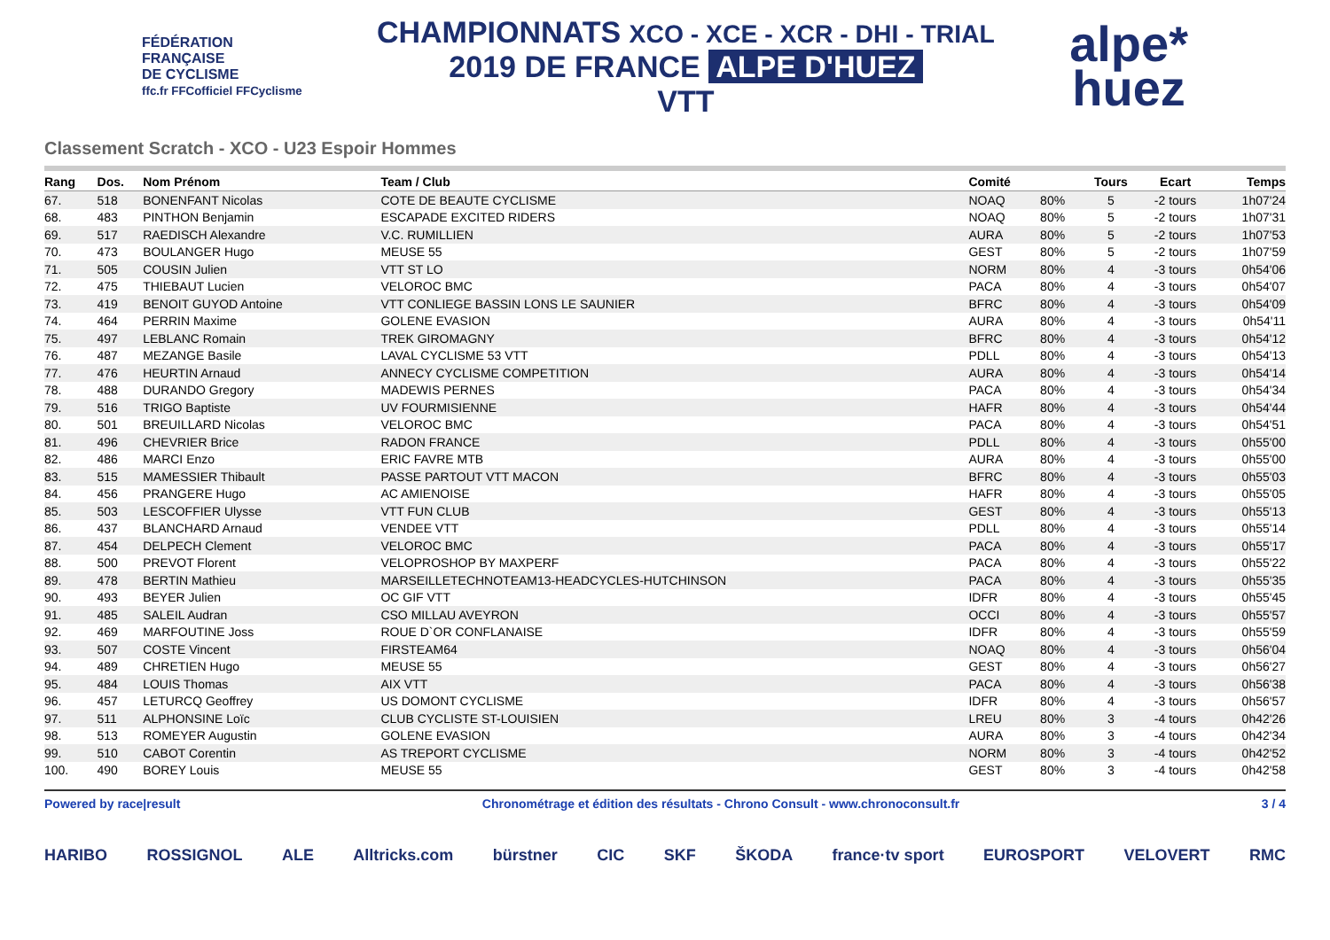FÉDÉRATION
FRANÇAISE
DE CYCLISME
ffc.fr FFCofficiel FFCyclisme
CHAMPIONNATS XCO - XCE - XCR - DHI - TRIAL
2019 DE FRANCE ALPE D'HUEZ
VTT
alpe*
huez
Classement Scratch - XCO - U23 Espoir Hommes
| Rang | Dos. | Nom Prénom | Team / Club | Comité | | Tours | Ecart | Temps |
| --- | --- | --- | --- | --- | --- | --- | --- | --- |
| 67. | 518 | BONENFANT Nicolas | COTE DE BEAUTE CYCLISME | NOAQ | 80% | 5 | -2 tours | 1h07'24 |
| 68. | 483 | PINTHON Benjamin | ESCAPADE EXCITED RIDERS | NOAQ | 80% | 5 | -2 tours | 1h07'31 |
| 69. | 517 | RAEDISCH Alexandre | V.C. RUMILLIEN | AURA | 80% | 5 | -2 tours | 1h07'53 |
| 70. | 473 | BOULANGER Hugo | MEUSE 55 | GEST | 80% | 5 | -2 tours | 1h07'59 |
| 71. | 505 | COUSIN Julien | VTT ST LO | NORM | 80% | 4 | -3 tours | 0h54'06 |
| 72. | 475 | THIEBAUT Lucien | VELOROC BMC | PACA | 80% | 4 | -3 tours | 0h54'07 |
| 73. | 419 | BENOIT GUYOD Antoine | VTT CONLIEGE BASSIN LONS LE SAUNIER | BFRC | 80% | 4 | -3 tours | 0h54'09 |
| 74. | 464 | PERRIN Maxime | GOLENE EVASION | AURA | 80% | 4 | -3 tours | 0h54'11 |
| 75. | 497 | LEBLANC Romain | TREK GIROMAGNY | BFRC | 80% | 4 | -3 tours | 0h54'12 |
| 76. | 487 | MEZANGE Basile | LAVAL CYCLISME 53 VTT | PDLL | 80% | 4 | -3 tours | 0h54'13 |
| 77. | 476 | HEURTIN Arnaud | ANNECY CYCLISME COMPETITION | AURA | 80% | 4 | -3 tours | 0h54'14 |
| 78. | 488 | DURANDO Gregory | MADEWIS PERNES | PACA | 80% | 4 | -3 tours | 0h54'34 |
| 79. | 516 | TRIGO Baptiste | UV FOURMISIENNE | HAFR | 80% | 4 | -3 tours | 0h54'44 |
| 80. | 501 | BREUILLARD Nicolas | VELOROC BMC | PACA | 80% | 4 | -3 tours | 0h54'51 |
| 81. | 496 | CHEVRIER Brice | RADON FRANCE | PDLL | 80% | 4 | -3 tours | 0h55'00 |
| 82. | 486 | MARCI Enzo | ERIC FAVRE MTB | AURA | 80% | 4 | -3 tours | 0h55'00 |
| 83. | 515 | MAMESSIER Thibault | PASSE PARTOUT VTT MACON | BFRC | 80% | 4 | -3 tours | 0h55'03 |
| 84. | 456 | PRANGERE Hugo | AC AMIENOISE | HAFR | 80% | 4 | -3 tours | 0h55'05 |
| 85. | 503 | LESCOFFIER Ulysse | VTT FUN CLUB | GEST | 80% | 4 | -3 tours | 0h55'13 |
| 86. | 437 | BLANCHARD Arnaud | VENDEE VTT | PDLL | 80% | 4 | -3 tours | 0h55'14 |
| 87. | 454 | DELPECH Clement | VELOROC BMC | PACA | 80% | 4 | -3 tours | 0h55'17 |
| 88. | 500 | PREVOT Florent | VELOPROSHOP BY MAXPERF | PACA | 80% | 4 | -3 tours | 0h55'22 |
| 89. | 478 | BERTIN Mathieu | MARSEILLETECHNOTEAM13-HEADCYCLES-HUTCHINSON | PACA | 80% | 4 | -3 tours | 0h55'35 |
| 90. | 493 | BEYER Julien | OC GIF VTT | IDFR | 80% | 4 | -3 tours | 0h55'45 |
| 91. | 485 | SALEIL Audran | CSO MILLAU AVEYRON | OCCI | 80% | 4 | -3 tours | 0h55'57 |
| 92. | 469 | MARFOUTINE Joss | ROUE D`OR CONFLANAISE | IDFR | 80% | 4 | -3 tours | 0h55'59 |
| 93. | 507 | COSTE Vincent | FIRSTEAM64 | NOAQ | 80% | 4 | -3 tours | 0h56'04 |
| 94. | 489 | CHRETIEN Hugo | MEUSE 55 | GEST | 80% | 4 | -3 tours | 0h56'27 |
| 95. | 484 | LOUIS Thomas | AIX VTT | PACA | 80% | 4 | -3 tours | 0h56'38 |
| 96. | 457 | LETURCQ Geoffrey | US DOMONT CYCLISME | IDFR | 80% | 4 | -3 tours | 0h56'57 |
| 97. | 511 | ALPHONSINE Loïc | CLUB CYCLISTE ST-LOUISIEN | LREU | 80% | 3 | -4 tours | 0h42'26 |
| 98. | 513 | ROMEYER Augustin | GOLENE EVASION | AURA | 80% | 3 | -4 tours | 0h42'34 |
| 99. | 510 | CABOT Corentin | AS TREPORT CYCLISME | NORM | 80% | 3 | -4 tours | 0h42'52 |
| 100. | 490 | BOREY Louis | MEUSE 55 | GEST | 80% | 3 | -4 tours | 0h42'58 |
Powered by race|result Chronométrage et édition des résultats - Chrono Consult - www.chronoconsult.fr 3 / 4
HARIBO ROSSIGNOL ALE Alltricks.com bürstner CIC SKF ŠKODA france·tv sport EUROSPORT VELOVERT RMC